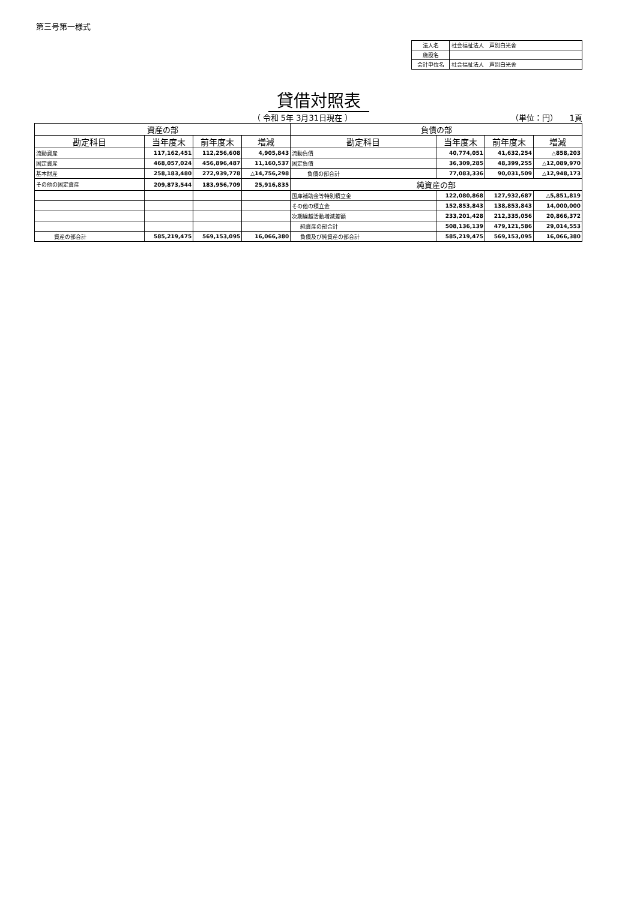第三号第一様式
| 法人名 | 社会福祉法人 芦別白光舎 |
| 施設名 | |
| 会計単位名 | 社会福祉法人 芦別白光舎 |
貸借対照表
（ 令和 5年 3月31日現在 ） （単位：円）　　1頁
| 資産の部 | | | | 負債の部 | | | |
| 勘定科目 | 当年度末 | 前年度末 | 増減 | 勘定科目 | 当年度末 | 前年度末 | 増減 |
| 流動資産 | 117,162,451 | 112,256,608 | 4,905,843 | 流動負債 | 40,774,051 | 41,632,254 | △858,203 |
| 固定資産 | 468,057,024 | 456,896,487 | 11,160,537 | 固定負債 | 36,309,285 | 48,399,255 | △12,089,970 |
| 基本財産 | 258,183,480 | 272,939,778 | △14,756,298 | 負債の部合計 | 77,083,336 | 90,031,509 | △12,948,173 |
| その他の固定資産 | 209,873,544 | 183,956,709 | 25,916,835 | 純資産の部 | | | |
| | | | | 国庫補助金等特別積立金 | 122,080,868 | 127,932,687 | △5,851,819 |
| | | | | その他の積立金 | 152,853,843 | 138,853,843 | 14,000,000 |
| | | | | 次期繰越活動増減差額 | 233,201,428 | 212,335,056 | 20,866,372 |
| | | | | 純資産の部合計 | 508,136,139 | 479,121,586 | 29,014,553 |
| 資産の部合計 | 585,219,475 | 569,153,095 | 16,066,380 | 負債及び純資産の部合計 | 585,219,475 | 569,153,095 | 16,066,380 |